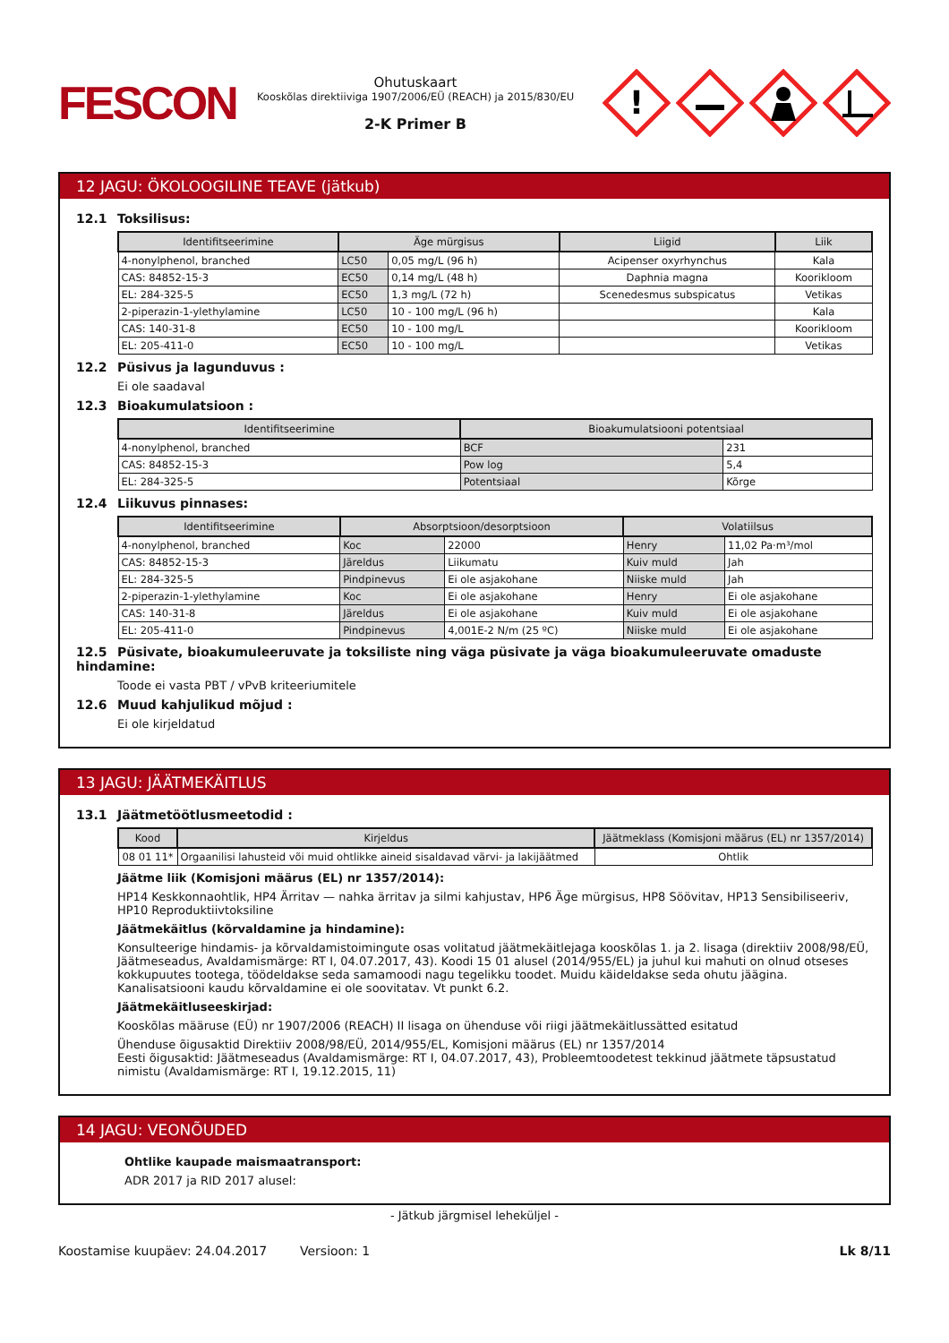FESCON
Ohutuskaart
Kooskõlas direktiiviga 1907/2006/EÜ (REACH) ja 2015/830/EU
2-K Primer B
!
12 JAGU: ÖKOLOOGILINE TEAVE (jätkub)
12.1 Toksilisus:
| Identifitseerimine | Äge mürgisus | | Liigid | Liik |
| --- | --- | --- | --- | --- |
| 4-nonylphenol, branched | LC50 | 0,05 mg/L (96 h) | Acipenser oxyrhynchus | Kala |
| CAS: 84852-15-3 | EC50 | 0,14 mg/L (48 h) | Daphnia magna | Koorikloom |
| EL: 284-325-5 | EC50 | 1,3 mg/L (72 h) | Scenedesmus subspicatus | Vetikas |
| 2-piperazin-1-ylethylamine | LC50 | 10 - 100 mg/L (96 h) | | Kala |
| CAS: 140-31-8 | EC50 | 10 - 100 mg/L | | Koorikloom |
| EL: 205-411-0 | EC50 | 10 - 100 mg/L | | Vetikas |
12.2 Püsivus ja lagunduvus :
Ei ole saadaval
12.3 Bioakumulatsioon :
| Identifitseerimine | Bioakumulatsiooni potentsiaal | |
| --- | --- | --- |
| 4-nonylphenol, branched | BCF | 231 |
| CAS: 84852-15-3 | Pow log | 5,4 |
| EL: 284-325-5 | Potentsiaal | Kõrge |
12.4 Liikuvus pinnases:
| Identifitseerimine | Absorptsioon/desorptsioon | | Volatiilsus | |
| --- | --- | --- | --- | --- |
| 4-nonylphenol, branched | Koc | 22000 | Henry | 11,02 Pa·m³/mol |
| CAS: 84852-15-3 | Järeldus | Liikumatu | Kuiv muld | Jah |
| EL: 284-325-5 | Pindpinevus | Ei ole asjakohane | Niiske muld | Jah |
| 2-piperazin-1-ylethylamine | Koc | Ei ole asjakohane | Henry | Ei ole asjakohane |
| CAS: 140-31-8 | Järeldus | Ei ole asjakohane | Kuiv muld | Ei ole asjakohane |
| EL: 205-411-0 | Pindpinevus | 4,001E-2 N/m (25 ºC) | Niiske muld | Ei ole asjakohane |
12.5 Püsivate, bioakumuleeruvate ja toksiliste ning väga püsivate ja väga bioakumuleeruvate omaduste hindamine:
Toode ei vasta PBT / vPvB kriteeriumitele
12.6 Muud kahjulikud mõjud :
Ei ole kirjeldatud
13 JAGU: JÄÄTMEKÄITLUS
13.1 Jäätmetöötlusmeetodid :
| Kood | Kirjeldus | Jäätmeklass (Komisjoni määrus (EL) nr 1357/2014) |
| --- | --- | --- |
| 08 01 11* | Orgaanilisi lahusteid või muid ohtlikke aineid sisaldavad värvi- ja lakijäätmed | Ohtlik |
Jäätme liik (Komisjoni määrus (EL) nr 1357/2014):
HP14 Keskkonnaohtlik, HP4 Ärritav — nahka ärritav ja silmi kahjustav, HP6 Äge mürgisus, HP8 Söövitav, HP13 Sensibiliseeriv, HP10 Reproduktiivtoksiline
Jäätmekäitlus (kõrvaldamine ja hindamine):
Konsulteerige hindamis- ja kõrvaldamistoimingute osas volitatud jäätmekäitlejaga kooskõlas 1. ja 2. lisaga (direktiiv 2008/98/EÜ, Jäätmeseadus, Avaldamismärge: RT I, 04.07.2017, 43). Koodi 15 01 alusel (2014/955/EL) ja juhul kui mahuti on olnud otseses kokkupuutes tootega, töödeldakse seda samamoodi nagu tegelikku toodet. Muidu käideldakse seda ohutu jäägina. Kanalisatsiooni kaudu kõrvaldamine ei ole soovitatav. Vt punkt 6.2.
Jäätmekäitluseeskirjad:
Kooskõlas määruse (EÜ) nr 1907/2006 (REACH) II lisaga on ühenduse või riigi jäätmekäitlussätted esitatud
Ühenduse õigusaktid Direktiiv 2008/98/EÜ, 2014/955/EL, Komisjoni määrus (EL) nr 1357/2014
Eesti õigusaktid: Jäätmeseadus (Avaldamismärge: RT I, 04.07.2017, 43), Probleemtoodetest tekkinud jäätmete täpsustatud nimistu (Avaldamismärge: RT I, 19.12.2015, 11)
14 JAGU: VEONÕUDED
Ohtlike kaupade maismaatransport:
ADR 2017 ja RID 2017 alusel:
- Jätkub järgmisel leheküljel -
Koostamise kuupäev: 24.04.2017 Versioon: 1 Lk 8/11